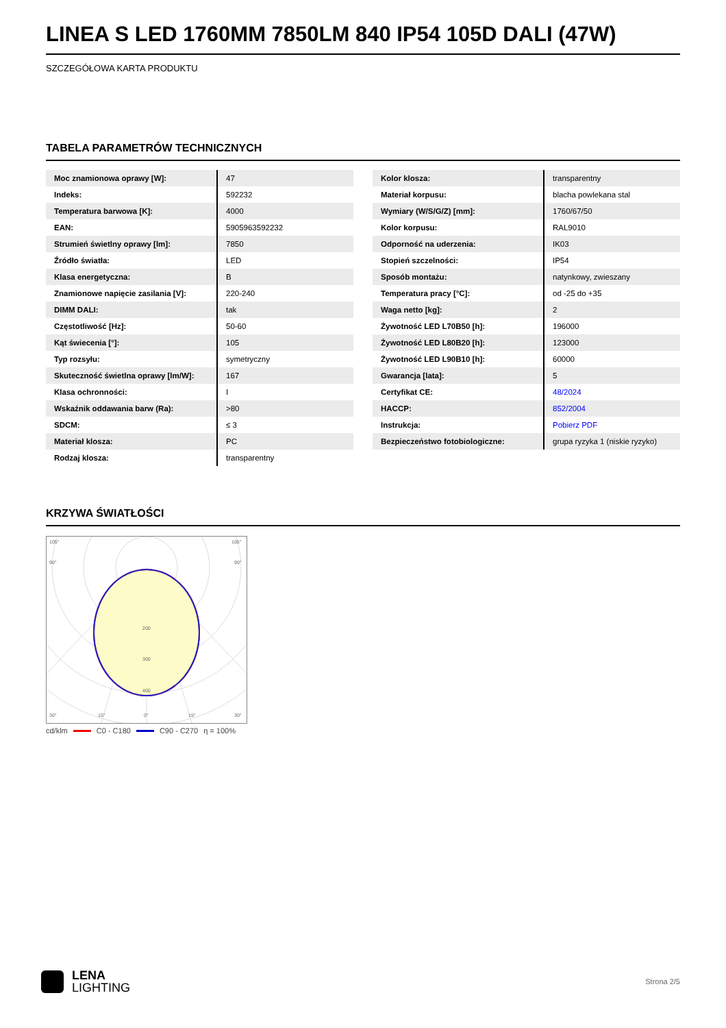LINEA S LED 1760MM 7850LM 840 IP54 105D DALI (47W)
SZCZEGÓŁOWA KARTA PRODUKTU
TABELA PARAMETRÓW TECHNICZNYCH
| Moc znamionowa oprawy [W]: | 47 |
| Indeks: | 592232 |
| Temperatura barwowa [K]: | 4000 |
| EAN: | 5905963592232 |
| Strumień świetlny oprawy [lm]: | 7850 |
| Źródło światła: | LED |
| Klasa energetyczna: | B |
| Znamionowe napięcie zasilania [V]: | 220-240 |
| DIMM DALI: | tak |
| Częstotliwość [Hz]: | 50-60 |
| Kąt świecenia [°]: | 105 |
| Typ rozsyłu: | symetryczny |
| Skuteczność świetlna oprawy [lm/W]: | 167 |
| Klasa ochronności: | I |
| Wskaźnik oddawania barw (Ra): | >80 |
| SDCM: | ≤ 3 |
| Materiał klosza: | PC |
| Rodzaj klosza: | transparentny |
| Kolor klosza: | transparentny |
| Materiał korpusu: | blacha powlekana stal |
| Wymiary (W/S/G/Z) [mm]: | 1760/67/50 |
| Kolor korpusu: | RAL9010 |
| Odporność na uderzenia: | IK03 |
| Stopień szczelności: | IP54 |
| Sposób montażu: | natynkowy, zwieszany |
| Temperatura pracy [°C]: | od -25 do +35 |
| Waga netto [kg]: | 2 |
| Żywotność LED L70B50 [h]: | 196000 |
| Żywotność LED L80B20 [h]: | 123000 |
| Żywotność LED L90B10 [h]: | 60000 |
| Gwarancja [lata]: | 5 |
| Certyfikat CE: | 48/2024 |
| HACCP: | 852/2004 |
| Instrukcja: | Pobierz PDF |
| Bezpieczeństwo fotobiologiczne: | grupa ryzyka 1 (niskie ryzyko) |
KRZYWA ŚWIATŁOŚCI
105°
105°
90°
90°
200
300
400
30°
15°
0°
15°
30°
cd/klm C0 - C180 C90 - C270 η = 100%
LENA
LIGHTING
Strona 2/5